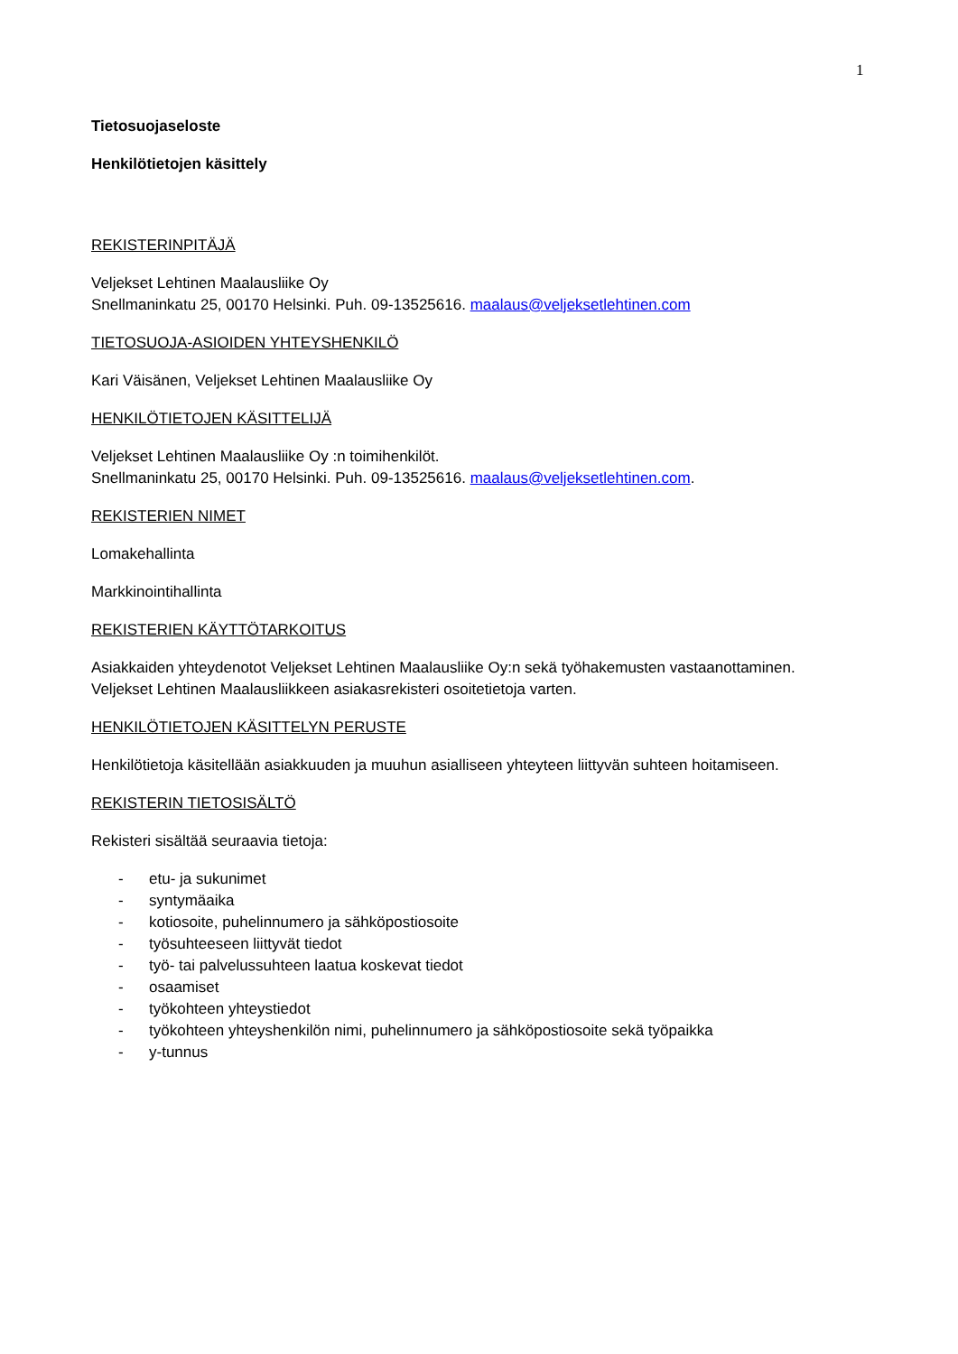1
Tietosuojaseloste
Henkilötietojen käsittely
REKISTERINPITÄJÄ
Veljekset Lehtinen Maalausliike Oy
Snellmaninkatu 25, 00170 Helsinki. Puh. 09-13525616. maalaus@veljeksetlehtinen.com
TIETOSUOJA-ASIOIDEN YHTEYSHENKILÖ
Kari Väisänen, Veljekset Lehtinen Maalausliike Oy
HENKILÖTIETOJEN KÄSITTELIJÄ
Veljekset Lehtinen Maalausliike Oy :n toimihenkilöt.
Snellmaninkatu 25, 00170 Helsinki. Puh. 09-13525616. maalaus@veljeksetlehtinen.com.
REKISTERIEN NIMET
Lomakehallinta
Markkinointihallinta
REKISTERIEN KÄYTTÖTARKOITUS
Asiakkaiden yhteydenotot Veljekset Lehtinen Maalausliike Oy:n sekä työhakemusten vastaanottaminen.
Veljekset Lehtinen Maalausliikkeen asiakasrekisteri osoitetietoja varten.
HENKILÖTIETOJEN KÄSITTELYN PERUSTE
Henkilötietoja käsitellään asiakkuuden ja muuhun asialliseen yhteyteen liittyvän suhteen hoitamiseen.
REKISTERIN TIETOSISÄLTÖ
Rekisteri sisältää seuraavia tietoja:
- etu- ja sukunimet
- syntymäaika
- kotiosoite, puhelinnumero ja sähköpostiosoite
- työsuhteeseen liittyvät tiedot
- työ- tai palvelussuhteen laatua koskevat tiedot
- osaamiset
- työkohteen yhteystiedot
- työkohteen yhteyshenkilön nimi, puhelinnumero ja sähköpostiosoite sekä työpaikka
- y-tunnus